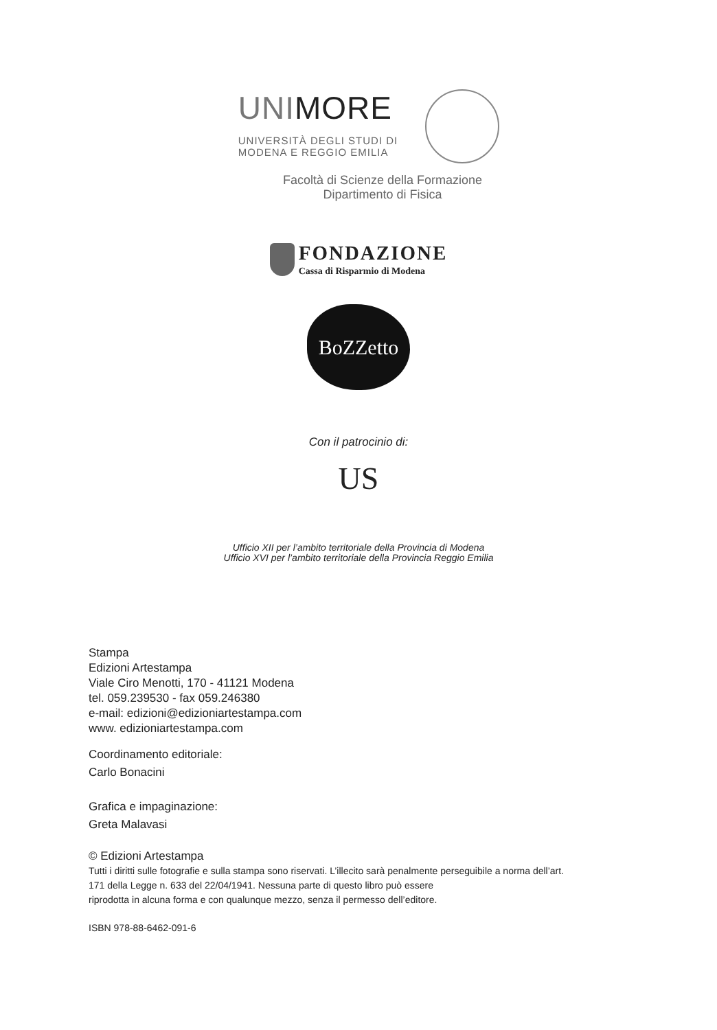UNIMORE
UNIVERSITÀ DEGLI STUDI DI
MODENA E REGGIO EMILIA
Facoltà di Scienze della Formazione
Dipartimento di Fisica
FONDAZIONE
Cassa di Risparmio di Modena
BoZZetto
Con il patrocinio di:
US
Ufficio XII per l’ambito territoriale della Provincia di Modena
Ufficio XVI per l’ambito territoriale della Provincia Reggio Emilia
Stampa
Edizioni Artestampa
Viale Ciro Menotti, 170 - 41121 Modena
tel. 059.239530 - fax 059.246380
e-mail: edizioni@edizioniartestampa.com
www. edizioniartestampa.com
Coordinamento editoriale:
Carlo Bonacini
Grafica e impaginazione:
Greta Malavasi
© Edizioni Artestampa
Tutti i diritti sulle fotografie e sulla stampa sono riservati. L’illecito sarà penalmente perseguibile a norma dell’art.
171 della Legge n. 633 del 22/04/1941. Nessuna parte di questo libro può essere
riprodotta in alcuna forma e con qualunque mezzo, senza il permesso dell’editore.
ISBN 978-88-6462-091-6